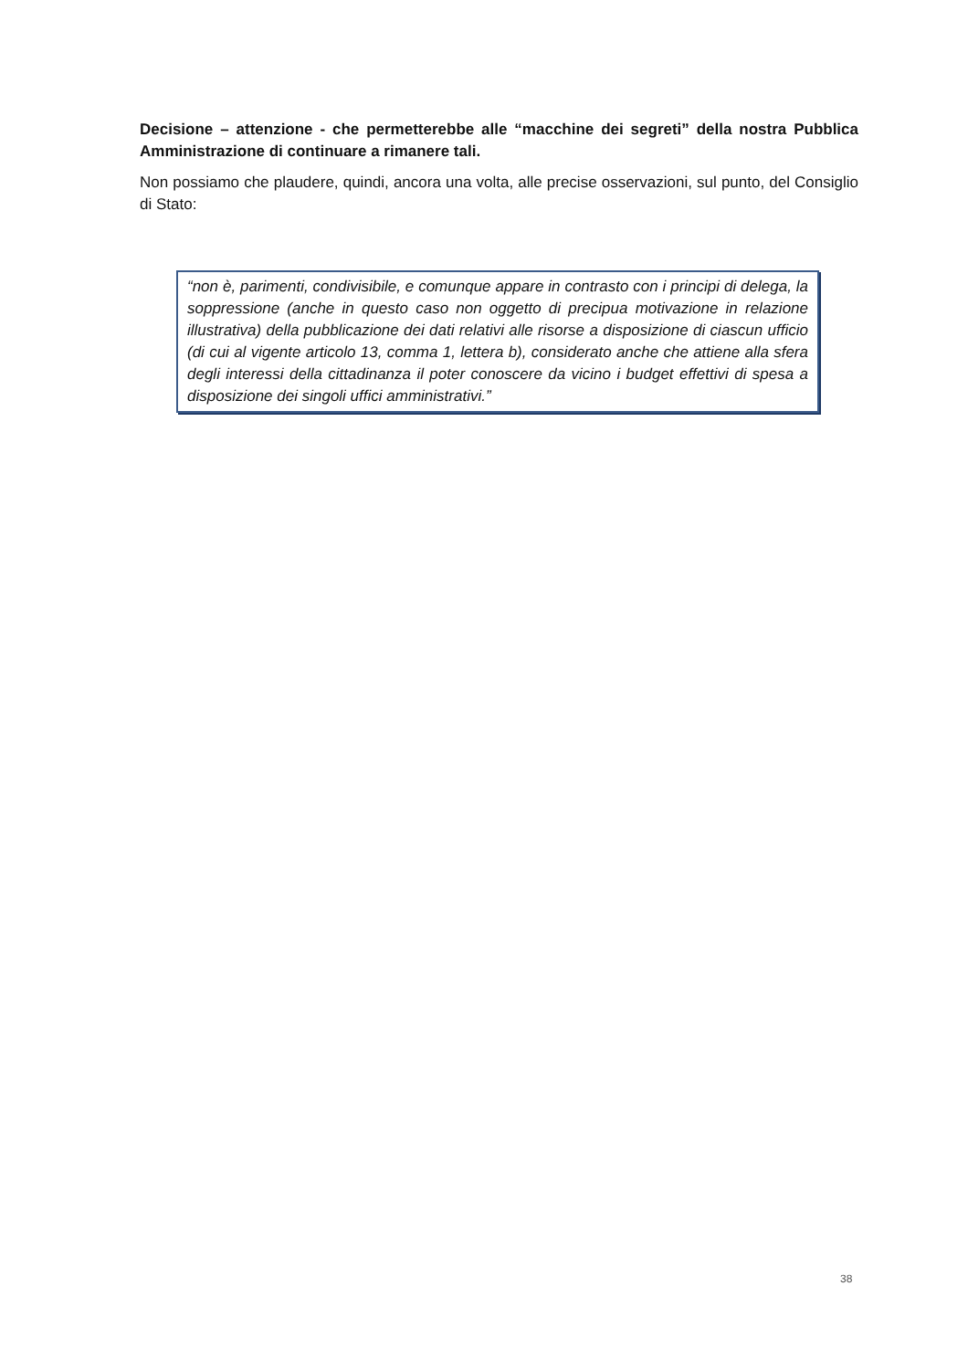Decisione – attenzione - che permetterebbe alle “macchine dei segreti” della nostra Pubblica Amministrazione di continuare a rimanere tali.
Non possiamo che plaudere, quindi, ancora una volta, alle precise osservazioni, sul punto, del Consiglio di Stato:
“non è, parimenti, condivisibile, e comunque appare in contrasto con i principi di delega, la soppressione (anche in questo caso non oggetto di precipua motivazione in relazione illustrativa) della pubblicazione dei dati relativi alle risorse a disposizione di ciascun ufficio (di cui al vigente articolo 13, comma 1, lettera b), considerato anche che attiene alla sfera degli interessi della cittadinanza il poter conoscere da vicino i budget effettivi di spesa a disposizione dei singoli uffici amministrativi.”
38